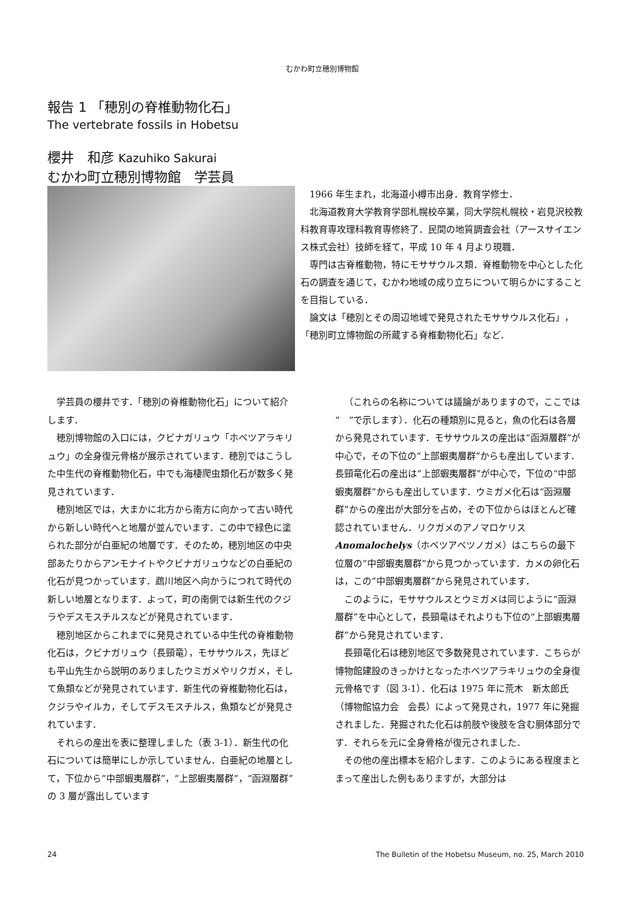むかわ町立穂別博物館
報告 1 「穂別の脊椎動物化石」
The vertebrate fossils in Hobetsu
櫻井　和彦 Kazuhiko Sakurai
むかわ町立穂別博物館　学芸員
1966 年生まれ，北海道小樽市出身．教育学修士．
北海道教育大学教育学部札幌校卒業，同大学院札幌校・岩見沢校教科教育専攻理科教育専修終了．民間の地質調査会社（アースサイエンス株式会社）技師を経て，平成 10 年 4 月より現職．
専門は古脊椎動物，特にモササウルス類．脊椎動物を中心とした化石の調査を通じて，むかわ地域の成り立ちについて明らかにすることを目指している．
論文は「穂別とその周辺地域で発見されたモササウルス化石」，「穂別町立博物館の所蔵する脊椎動物化石」など．
学芸員の櫻井です．「穂別の脊椎動物化石」について紹介します．
穂別博物館の入口には，クビナガリュウ「ホベツアラキリュウ」の全身復元骨格が展示されています．穂別ではこうした中生代の脊椎動物化石，中でも海棲爬虫類化石が数多く発見されています．
穂別地区では，大まかに北方から南方に向かって古い時代から新しい時代へと地層が並んでいます．この中で緑色に塗られた部分が白亜紀の地層です．そのため，穂別地区の中央部あたりからアンモナイトやクビナガリュウなどの白亜紀の化石が見つかっています．鵡川地区へ向かうにつれて時代の新しい地層となります．よって，町の南側では新生代のクジラやデスモスチルスなどが発見されています．
穂別地区からこれまでに発見されている中生代の脊椎動物化石は，クビナガリュウ（長頸竜），モササウルス，先ほども平山先生から説明のありましたウミガメやリクガメ，そして魚類などが発見されています．新生代の脊椎動物化石は，クジラやイルカ，そしてデスモスチルス，魚類などが発見されています．
それらの産出を表に整理しました（表 3-1）．新生代の化石については簡単にしか示していません．白亜紀の地層として，下位から“中部蝦夷層群”，“上部蝦夷層群”，“函淵層群”の 3 層が露出しています
（これらの名称については議論がありますので，ここでは“　”で示します）．化石の種類別に見ると，魚の化石は各層から発見されています．モササウルスの産出は“函淵層群”が中心で，その下位の“上部蝦夷層群”からも産出しています．長頸竜化石の産出は“上部蝦夷層群”が中心で，下位の“中部蝦夷層群”からも産出しています．ウミガメ化石は“函淵層群”からの産出が大部分を占め，その下位からはほとんど確認されていません．リクガメのアノマロケリス Anomalochelys（ホベツアベツノガメ）はこちらの最下位層の“中部蝦夷層群”から見つかっています．カメの卵化石は，この“中部蝦夷層群”から発見されています．
このように，モササウルスとウミガメは同じように“函淵層群”を中心として，長頸竜はそれよりも下位の“上部蝦夷層群”から発見されています．
長頸竜化石は穂別地区で多数発見されています．こちらが博物館建設のきっかけとなったホベツアラキリュウの全身復元骨格です（図 3-1）．化石は 1975 年に荒木　新太郎氏（博物館協力会　会長）によって発見され，1977 年に発掘されました．発掘された化石は前肢や後肢を含む胴体部分です．それらを元に全身骨格が復元されました．
その他の産出標本を紹介します．このようにある程度まとまって産出した例もありますが，大部分は
24 The Bulletin of the Hobetsu Museum, no. 25, March 2010